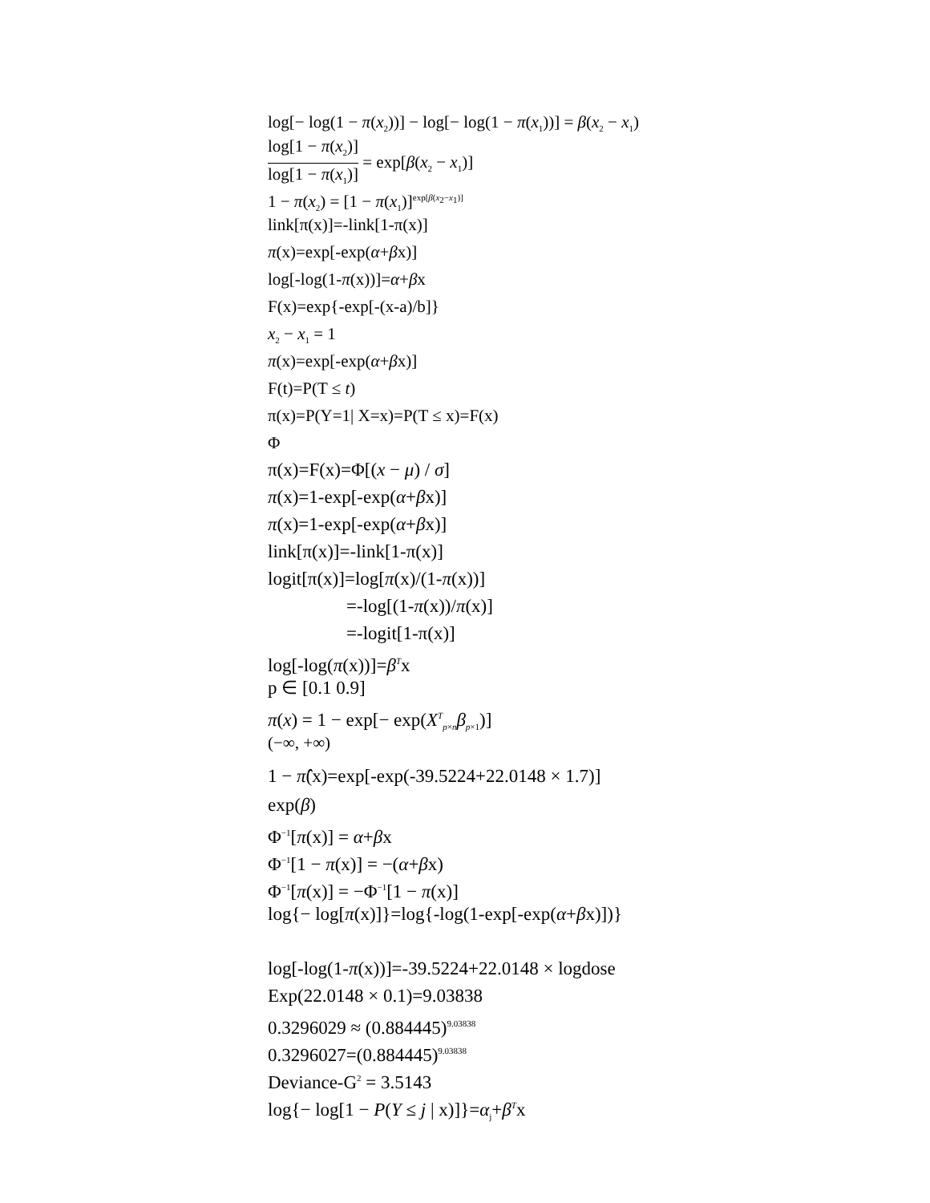log[− log(1 − π(x<sub>2</sub>))] − log[− log(1 − π(x<sub>1</sub>))] = β(x<sub>2</sub> − x<sub>1</sub>)
log[1 − π(x<sub>2</sub>)] log[1 − π(x<sub>1</sub>)] = exp[β(x<sub>2</sub> − x<sub>1</sub>)]
1 − π(x<sub>2</sub>) = [1 − π(x<sub>1</sub>)]<sup>exp[β(x<sub>2</sub>−x<sub>1</sub>)]</sup>
link[π(x)]=-link[1-π(x)]
π(x)=exp[-exp(α+βx)]
log[-log(1-π(x))]=α+βx
F(x)=exp{-exp[-(x-a)/b]}
x<sub>2</sub> − x<sub>1</sub> = 1
π(x)=exp[-exp(α+βx)]
F(t)=P(T ≤ t)
π(x)=P(Y=1| X=x)=P(T ≤ x)=F(x)
Φ
π(x)=F(x)=Φ[(x − μ) / σ]
π(x)=1-exp[-exp(α+βx)]
π(x)=1-exp[-exp(α+βx)]
link[π(x)]=-link[1-π(x)]
logit[π(x)]=log[π(x)/(1-π(x))]
=-log[(1-π(x))/π(x)]
=-logit[1-π(x)]
log[-log(π(x))]=β<sup>T</sup>x
p ∈ [0.1 0.9]
π(x) = 1 − exp[− exp(X<sup>T</sup><sub>p×n</sub>β<sub>p×1</sub>)]
(−∞, +∞)
1 − π̂(x)=exp[-exp(-39.5224+22.0148 × 1.7)]
exp(β)
Φ<sup>−1</sup>[π(x)] = α+βx
Φ<sup>−1</sup>[1 − π(x)] = −(α+βx)
Φ<sup>−1</sup>[π(x)] = −Φ<sup>−1</sup>[1 − π(x)]
log{− log[π(x)]}=log{-log(1-exp[-exp(α+βx)])}
log[-log(1-π(x))]=-39.5224+22.0148 × logdose
Exp(22.0148 × 0.1)=9.03838
0.3296029 ≈ (0.884445)<sup>9.03838</sup>
0.3296027=(0.884445)<sup>9.03838</sup>
Deviance-G<sup>2</sup> = 3.5143
log{− log[1 − P(Y ≤ j | x)]}=α<sub>j</sub>+β<sup>T</sup>x